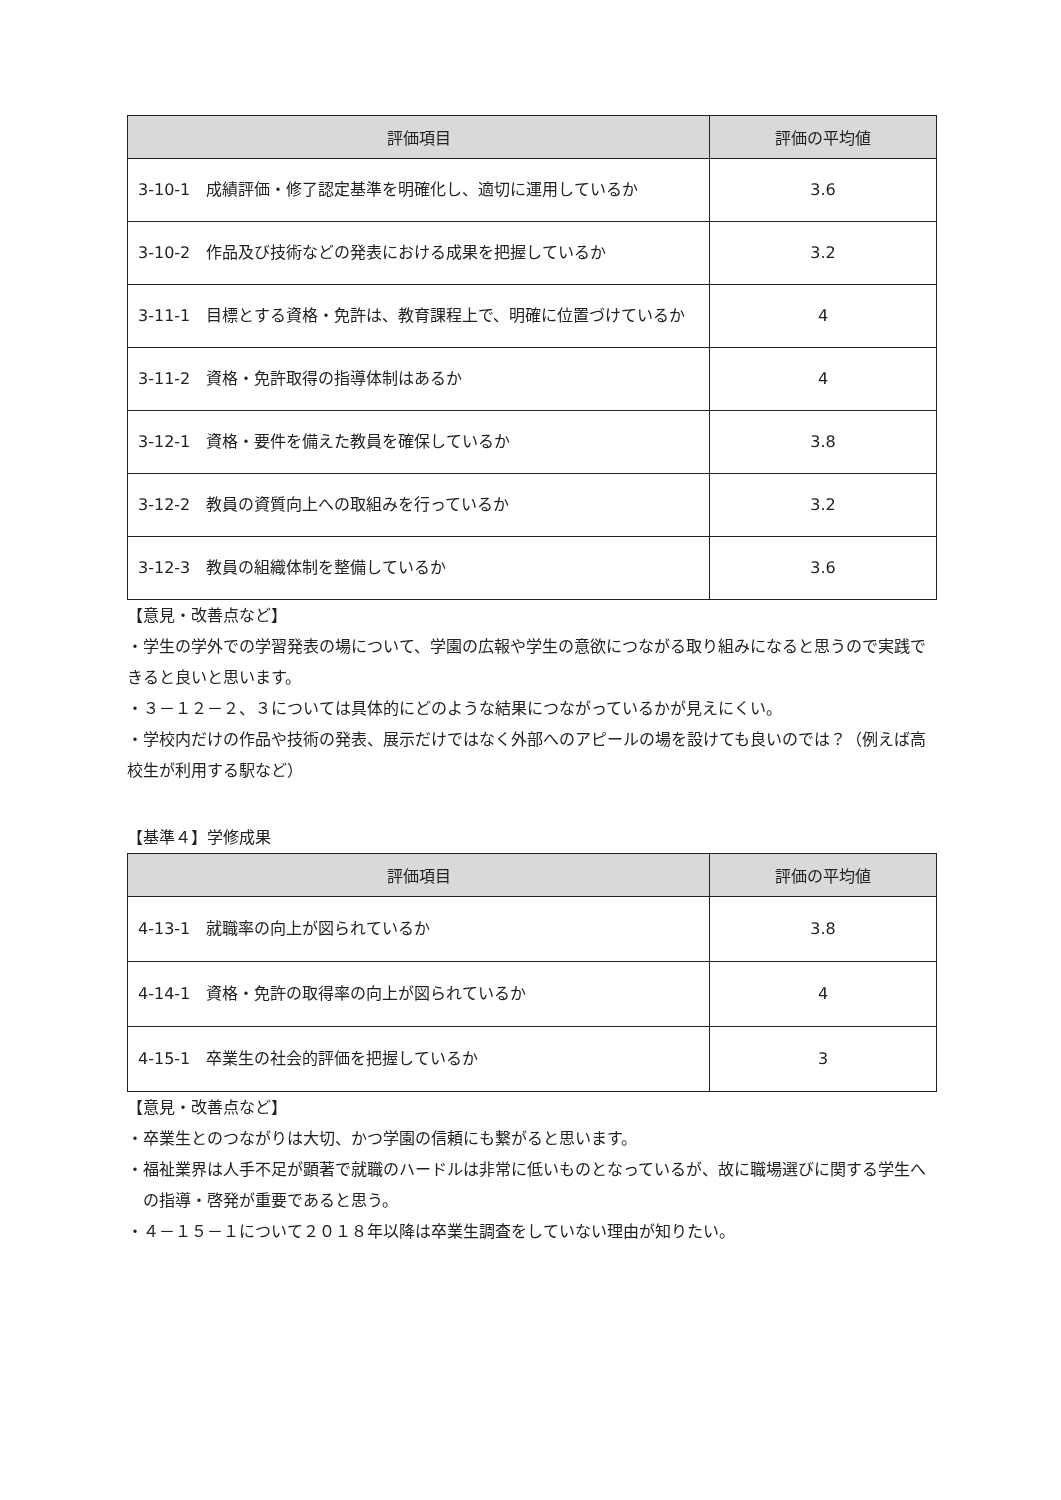| 評価項目 | 評価の平均値 |
| --- | --- |
| 3-10-1 成績評価・修了認定基準を明確化し、適切に運用しているか | 3.6 |
| 3-10-2 作品及び技術などの発表における成果を把握しているか | 3.2 |
| 3-11-1 目標とする資格・免許は、教育課程上で、明確に位置づけているか | 4 |
| 3-11-2 資格・免許取得の指導体制はあるか | 4 |
| 3-12-1 資格・要件を備えた教員を確保しているか | 3.8 |
| 3-12-2 教員の資質向上への取組みを行っているか | 3.2 |
| 3-12-3 教員の組織体制を整備しているか | 3.6 |
【意見・改善点など】
・学生の学外での学習発表の場について、学園の広報や学生の意欲につながる取り組みになると思うので実践できると良いと思います。
・３－１２－２、３については具体的にどのような結果につながっているかが見えにくい。
・学校内だけの作品や技術の発表、展示だけではなく外部へのアピールの場を設けても良いのでは？（例えば高校生が利用する駅など）
【基準４】学修成果
| 評価項目 | 評価の平均値 |
| --- | --- |
| 4-13-1 就職率の向上が図られているか | 3.8 |
| 4-14-1 資格・免許の取得率の向上が図られているか | 4 |
| 4-15-1 卒業生の社会的評価を把握しているか | 3 |
【意見・改善点など】
・卒業生とのつながりは大切、かつ学園の信頼にも繋がると思います。
・福祉業界は人手不足が顕著で就職のハードルは非常に低いものとなっているが、故に職場選びに関する学生への指導・啓発が重要であると思う。
・４－１５－１について２０１８年以降は卒業生調査をしていない理由が知りたい。